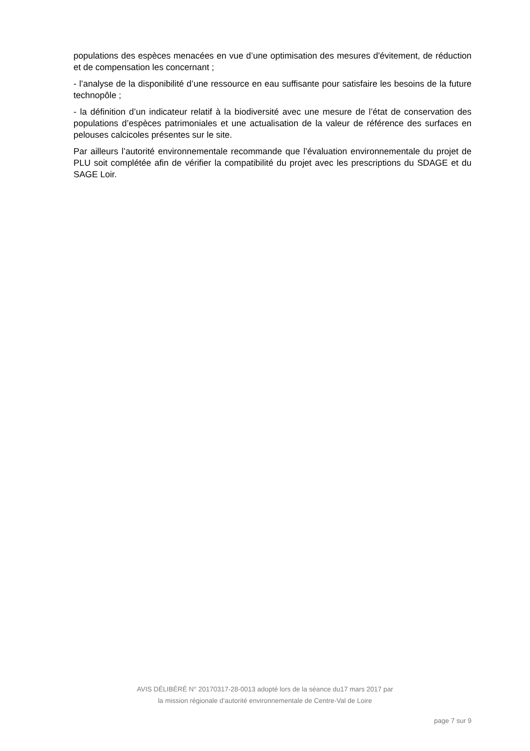populations des espèces menacées en vue d’une optimisation des mesures d'évitement, de réduction et de compensation les concernant ;
- l’analyse de la disponibilité d’une ressource en eau suffisante pour satisfaire les besoins de la future technopôle ;
- la définition d’un indicateur relatif à la biodiversité avec une mesure de l’état de conservation des populations d’espèces patrimoniales et une actualisation de la valeur de référence des surfaces en pelouses calcicoles présentes sur le site.
Par ailleurs l’autorité environnementale recommande que l’évaluation environnementale du projet de PLU soit complétée afin de vérifier la compatibilité du projet avec les prescriptions du SDAGE et du SAGE Loir.
AVIS DÉLIBÉRÉ N° 20170317-28-0013 adopté lors de la séance du17 mars 2017 par
la mission régionale d’autorité environnementale de Centre-Val de Loire
page 7 sur 9